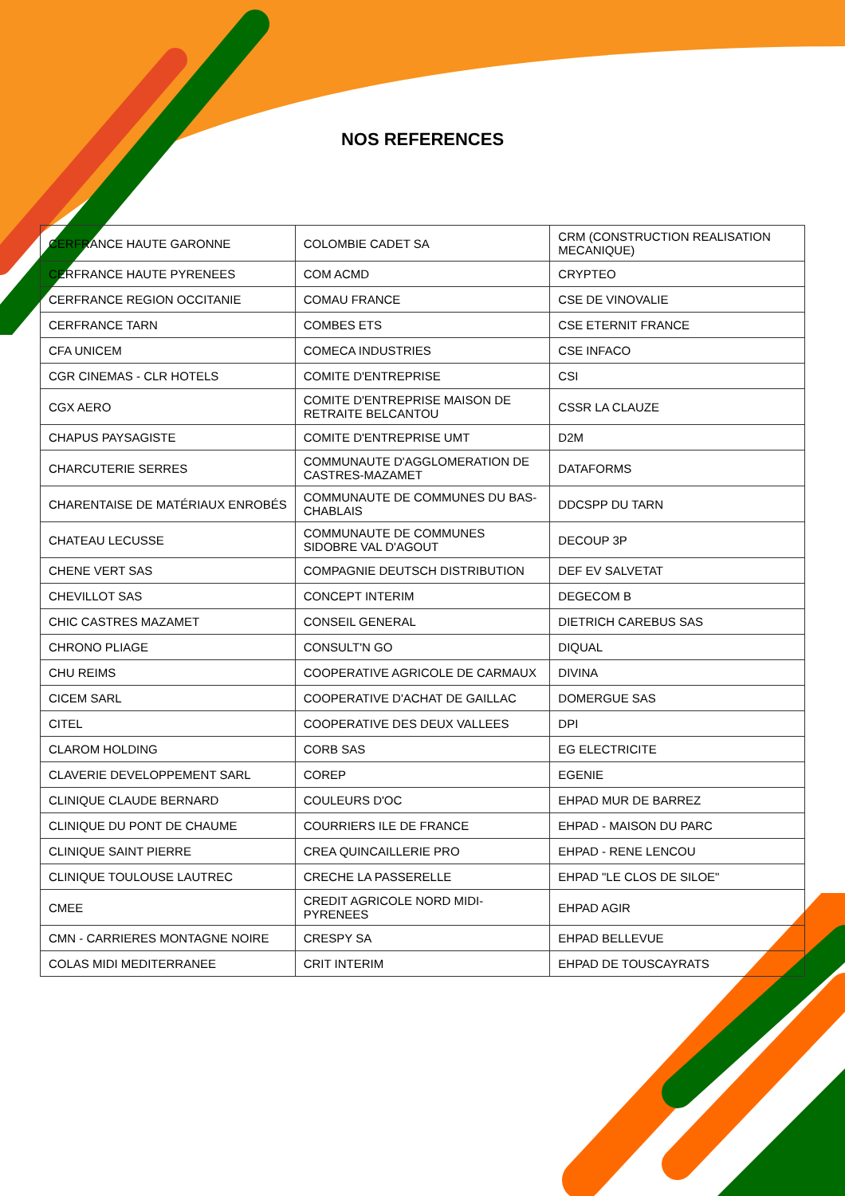NOS REFERENCES
| CERFRANCE HAUTE GARONNE | COLOMBIE CADET SA | CRM (CONSTRUCTION REALISATION MECANIQUE) |
| CERFRANCE HAUTE PYRENEES | COM ACMD | CRYPTEO |
| CERFRANCE REGION OCCITANIE | COMAU FRANCE | CSE DE VINOVALIE |
| CERFRANCE TARN | COMBES ETS | CSE ETERNIT FRANCE |
| CFA UNICEM | COMECA INDUSTRIES | CSE INFACO |
| CGR CINEMAS - CLR HOTELS | COMITE D'ENTREPRISE | CSI |
| CGX AERO | COMITE D'ENTREPRISE MAISON DE RETRAITE BELCANTOU | CSSR LA CLAUZE |
| CHAPUS PAYSAGISTE | COMITE D'ENTREPRISE UMT | D2M |
| CHARCUTERIE SERRES | COMMUNAUTE D'AGGLOMERATION DE CASTRES-MAZAMET | DATAFORMS |
| CHARENTAISE DE MATÉRIAUX ENROBÉS | COMMUNAUTE DE COMMUNES DU BAS-CHABLAIS | DDCSPP DU TARN |
| CHATEAU LECUSSE | COMMUNAUTE DE COMMUNES SIDOBRE VAL D'AGOUT | DECOUP 3P |
| CHENE VERT SAS | COMPAGNIE DEUTSCH DISTRIBUTION | DEF EV SALVETAT |
| CHEVILLOT SAS | CONCEPT INTERIM | DEGECOM B |
| CHIC CASTRES MAZAMET | CONSEIL GENERAL | DIETRICH CAREBUS SAS |
| CHRONO PLIAGE | CONSULT'N GO | DIQUAL |
| CHU REIMS | COOPERATIVE AGRICOLE DE CARMAUX | DIVINA |
| CICEM SARL | COOPERATIVE D'ACHAT DE GAILLAC | DOMERGUE SAS |
| CITEL | COOPERATIVE DES DEUX VALLEES | DPI |
| CLAROM HOLDING | CORB SAS | EG ELECTRICITE |
| CLAVERIE DEVELOPPEMENT SARL | COREP | EGENIE |
| CLINIQUE CLAUDE BERNARD | COULEURS D'OC | EHPAD MUR DE BARREZ |
| CLINIQUE DU PONT DE CHAUME | COURRIERS ILE DE FRANCE | EHPAD - MAISON DU PARC |
| CLINIQUE SAINT PIERRE | CREA QUINCAILLERIE PRO | EHPAD - RENE LENCOU |
| CLINIQUE TOULOUSE LAUTREC | CRECHE LA PASSERELLE | EHPAD "LE CLOS DE SILOE" |
| CMEE | CREDIT AGRICOLE NORD MIDI-PYRENEES | EHPAD AGIR |
| CMN - CARRIERES MONTAGNE NOIRE | CRESPY SA | EHPAD BELLEVUE |
| COLAS MIDI MEDITERRANEE | CRIT INTERIM | EHPAD DE TOUSCAYRATS |